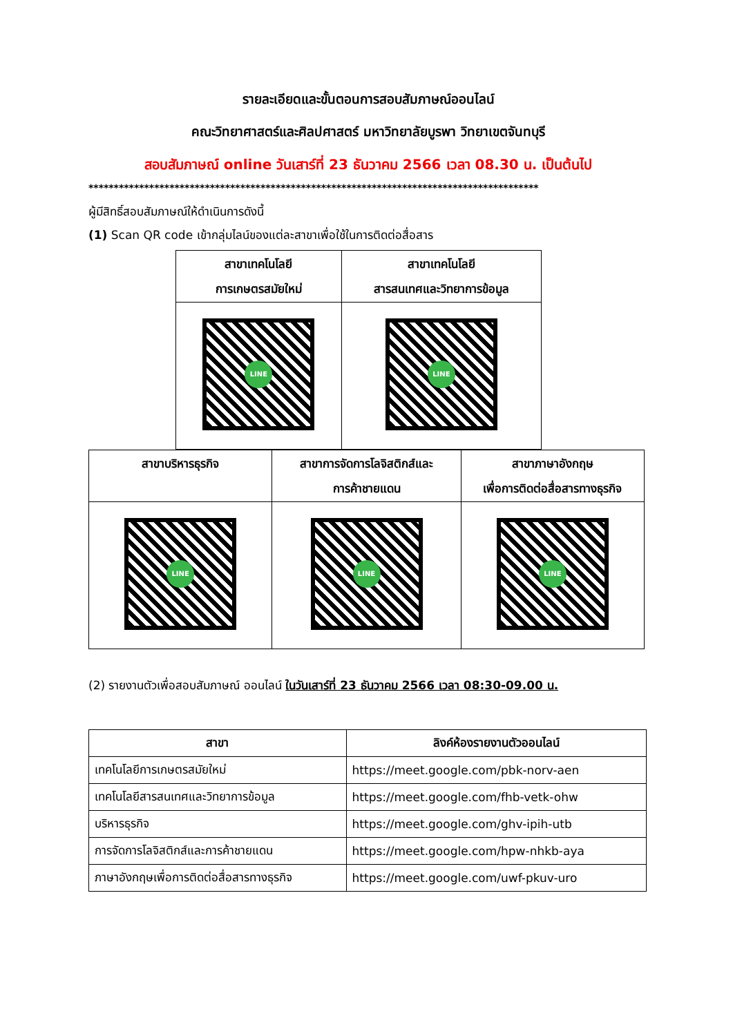รายละเอียดและขั้นตอนการสอบสัมภาษณ์ออนไลน์
คณะวิทยาศาสตร์และศิลปศาสตร์ มหาวิทยาลัยบูรพา วิทยาเขตจันทบุรี
สอบสัมภาษณ์ online วันเสาร์ที่ 23 ธันวาคม 2566 เวลา 08.30 น. เป็นต้นไป
*****************************************************************************************
ผู้มีสิทธิ์สอบสัมภาษณ์ให้ดำเนินการดังนี้
(1) Scan QR code เข้ากลุ่มไลน์ของแต่ละสาขาเพื่อใช้ในการติดต่อสื่อสาร
| สาขาเทคโนโลยี การเกษตรสมัยใหม่ | สาขาเทคโนโลยี สารสนเทศและวิทยาการข้อมูล |
| --- | --- |
| LINE | LINE |
| สาขาบริหารธุรกิจ | สาขาการจัดการโลจิสติกส์และ การค้าชายแดน | สาขาภาษาอังกฤษ เพื่อการติดต่อสื่อสารทางธุรกิจ |
| --- | --- | --- |
| LINE | LINE | LINE |
(2) รายงานตัวเพื่อสอบสัมภาษณ์ ออนไลน์ ในวันเสาร์ที่ 23 ธันวาคม 2566 เวลา 08:30-09.00 น.
| สาขา | ลิงค์ห้องรายงานตัวออนไลน์ |
| --- | --- |
| เทคโนโลยีการเกษตรสมัยใหม่ | https://meet.google.com/pbk-norv-aen |
| เทคโนโลยีสารสนเทศและวิทยาการข้อมูล | https://meet.google.com/fhb-vetk-ohw |
| บริหารธุรกิจ | https://meet.google.com/ghv-ipih-utb |
| การจัดการโลจิสติกส์และการค้าชายแดน | https://meet.google.com/hpw-nhkb-aya |
| ภาษาอังกฤษเพื่อการติดต่อสื่อสารทางธุรกิจ | https://meet.google.com/uwf-pkuv-uro |